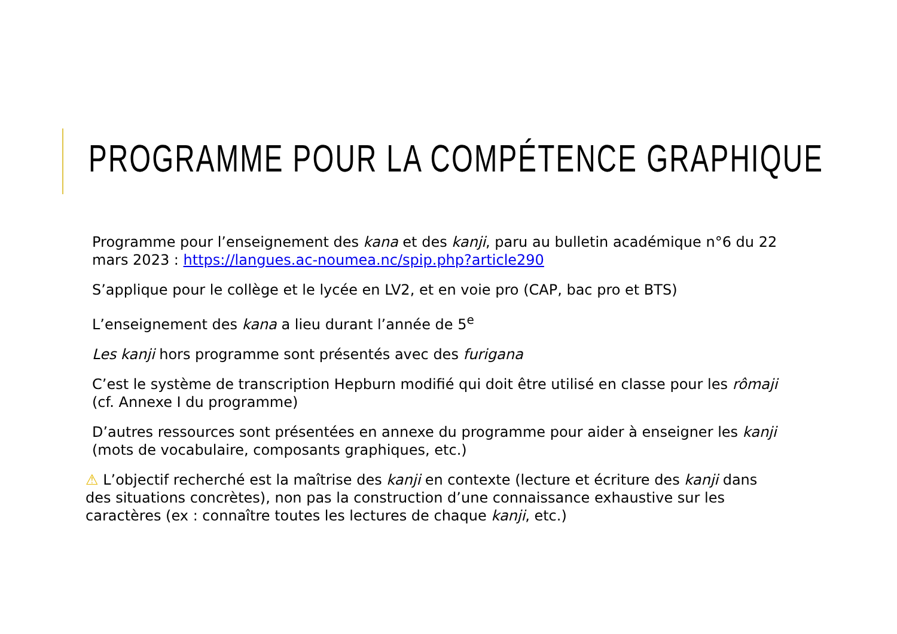PROGRAMME POUR LA COMPÉTENCE GRAPHIQUE
Programme pour l’enseignement des kana et des kanji, paru au bulletin académique n°6 du 22 mars 2023 : https://langues.ac-noumea.nc/spip.php?article290
S’applique pour le collège et le lycée en LV2, et en voie pro (CAP, bac pro et BTS)
L’enseignement des kana a lieu durant l’année de 5<sup>e</sup>
Les kanji hors programme sont présentés avec des furigana
C’est le système de transcription Hepburn modifié qui doit être utilisé en classe pour les rômaji (cf. Annexe I du programme)
D’autres ressources sont présentées en annexe du programme pour aider à enseigner les kanji (mots de vocabulaire, composants graphiques, etc.)
⚠ L’objectif recherché est la maîtrise des kanji en contexte (lecture et écriture des kanji dans des situations concrètes), non pas la construction d’une connaissance exhaustive sur les caractères (ex : connaître toutes les lectures de chaque kanji, etc.)